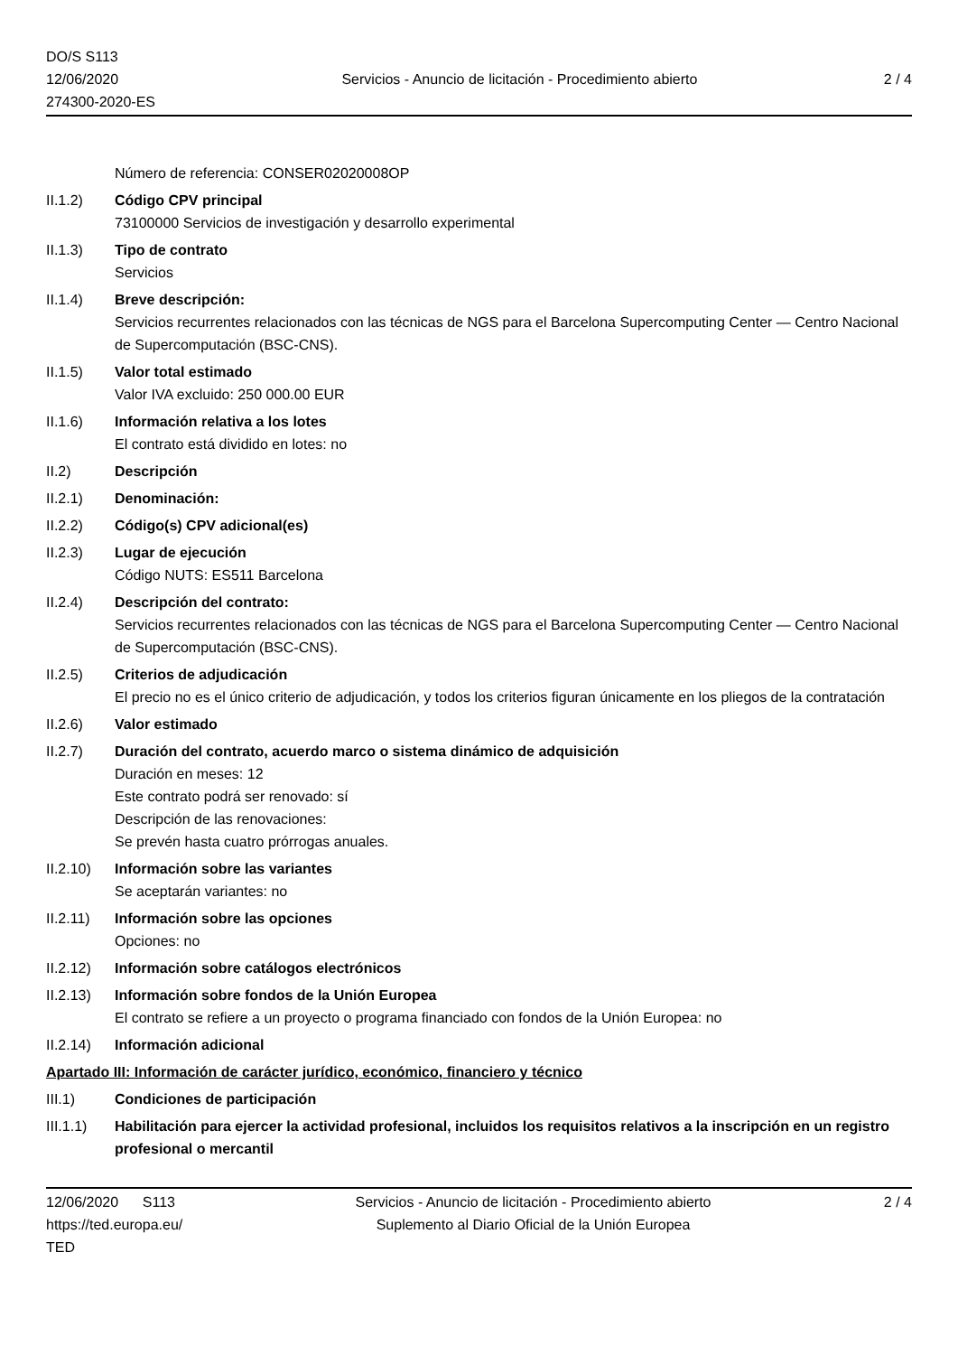DO/S S113
12/06/2020
274300-2020-ES
Servicios - Anuncio de licitación - Procedimiento abierto
2 / 4
Número de referencia: CONSER02020008OP
II.1.2) Código CPV principal
73100000 Servicios de investigación y desarrollo experimental
II.1.3) Tipo de contrato
Servicios
II.1.4) Breve descripción:
Servicios recurrentes relacionados con las técnicas de NGS para el Barcelona Supercomputing Center — Centro Nacional de Supercomputación (BSC-CNS).
II.1.5) Valor total estimado
Valor IVA excluido: 250 000.00 EUR
II.1.6) Información relativa a los lotes
El contrato está dividido en lotes: no
II.2) Descripción
II.2.1) Denominación:
II.2.2) Código(s) CPV adicional(es)
II.2.3) Lugar de ejecución
Código NUTS: ES511 Barcelona
II.2.4) Descripción del contrato:
Servicios recurrentes relacionados con las técnicas de NGS para el Barcelona Supercomputing Center — Centro Nacional de Supercomputación (BSC-CNS).
II.2.5) Criterios de adjudicación
El precio no es el único criterio de adjudicación, y todos los criterios figuran únicamente en los pliegos de la contratación
II.2.6) Valor estimado
II.2.7) Duración del contrato, acuerdo marco o sistema dinámico de adquisición
Duración en meses: 12
Este contrato podrá ser renovado: sí
Descripción de las renovaciones:
Se prevén hasta cuatro prórrogas anuales.
II.2.10)
Información sobre las variantes
Se aceptarán variantes: no
II.2.11)
Información sobre las opciones
Opciones: no
II.2.12)
Información sobre catálogos electrónicos
II.2.13)
Información sobre fondos de la Unión Europea
El contrato se refiere a un proyecto o programa financiado con fondos de la Unión Europea: no
II.2.14)
Información adicional
Apartado III: Información de carácter jurídico, económico, financiero y técnico
III.1) Condiciones de participación
III.1.1)
Habilitación para ejercer la actividad profesional, incluidos los requisitos relativos a la inscripción en un registro profesional o mercantil
12/06/2020 S113
https://ted.europa.eu/
TED
Servicios - Anuncio de licitación - Procedimiento abierto
Suplemento al Diario Oficial de la Unión Europea
2 / 4